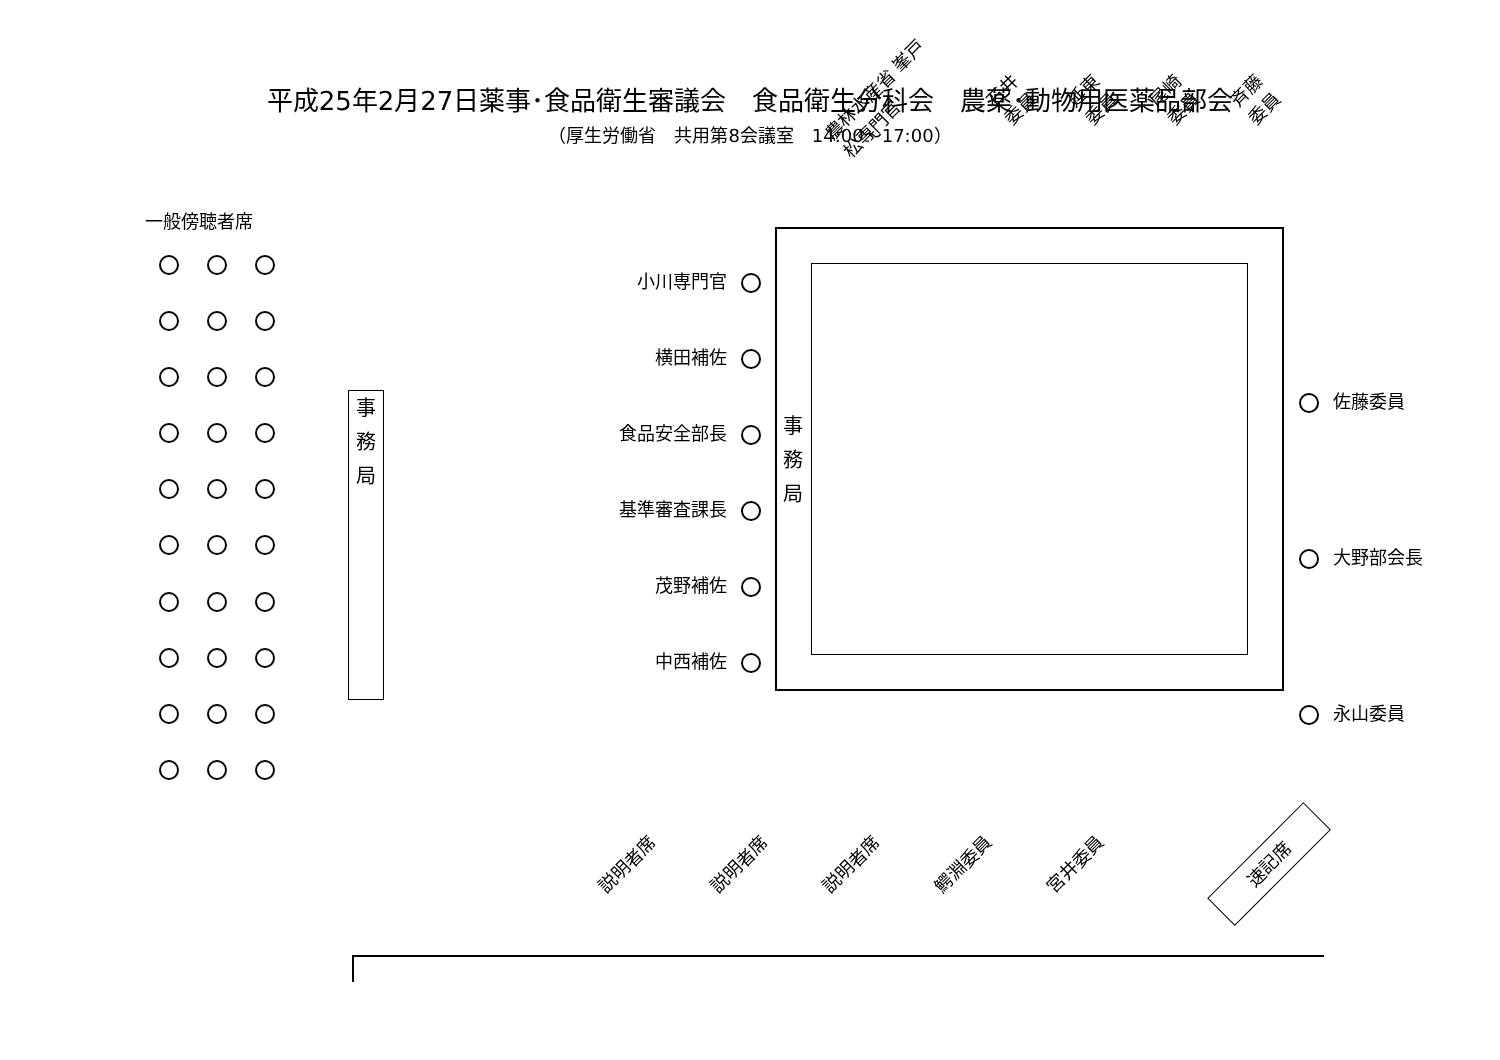平成25年2月27日薬事･食品衛生審議会　食品衛生分科会　農薬･動物用医薬品部会
（厚生労働省　共用第8会議室　14:00～17:00）
一般傍聴者席
事
務
局
小川専門官
横田補佐
食品安全部長
基準審査課長
茂野補佐
中西補佐
農林水産省 峯戸松専門官 石井委員 延東委員 尾崎委員 斉藤委員
事
務
局
佐藤委員
大野部会長
永山委員
説明者席 説明者席 説明者席 鰐淵委員 宮井委員
速記席